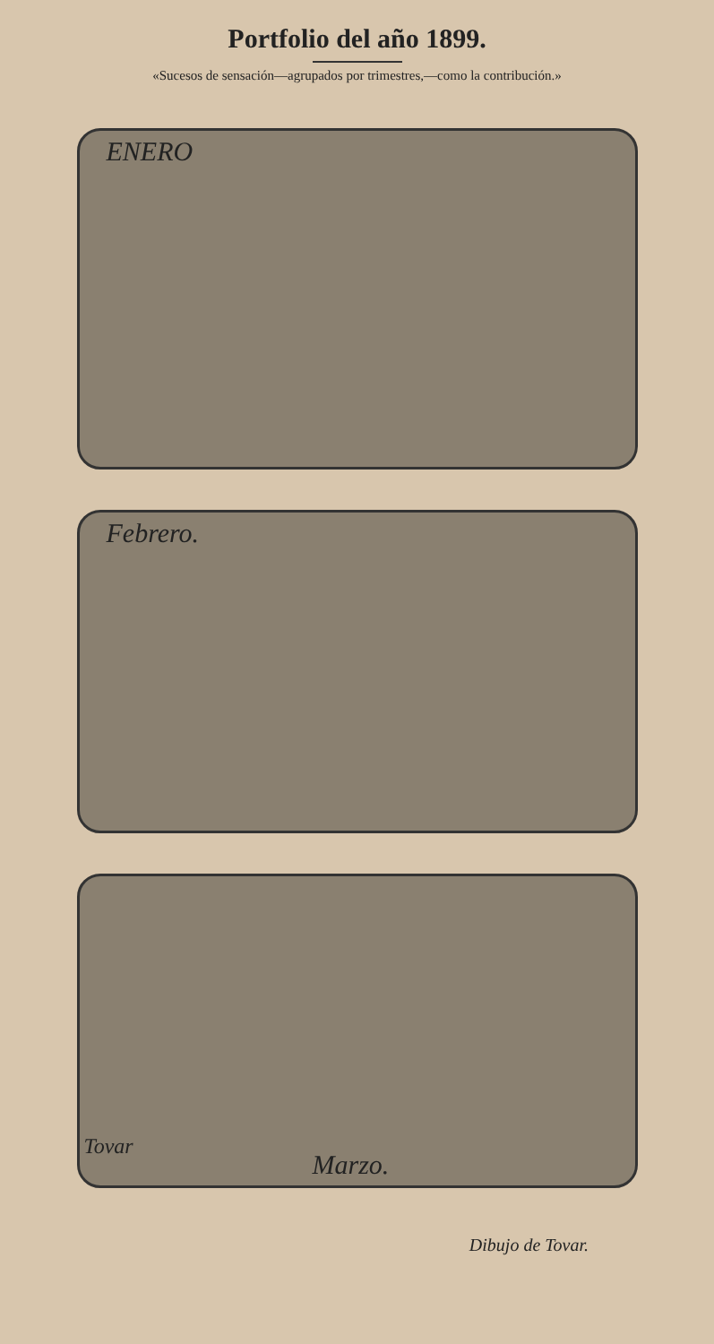Portfolio del año 1899.
«Sucesos de sensación—agrupados por trimestres,—como la contribución.»
ENERO
Febrero.
Tovar
Marzo.
Dibujo de Tovar.